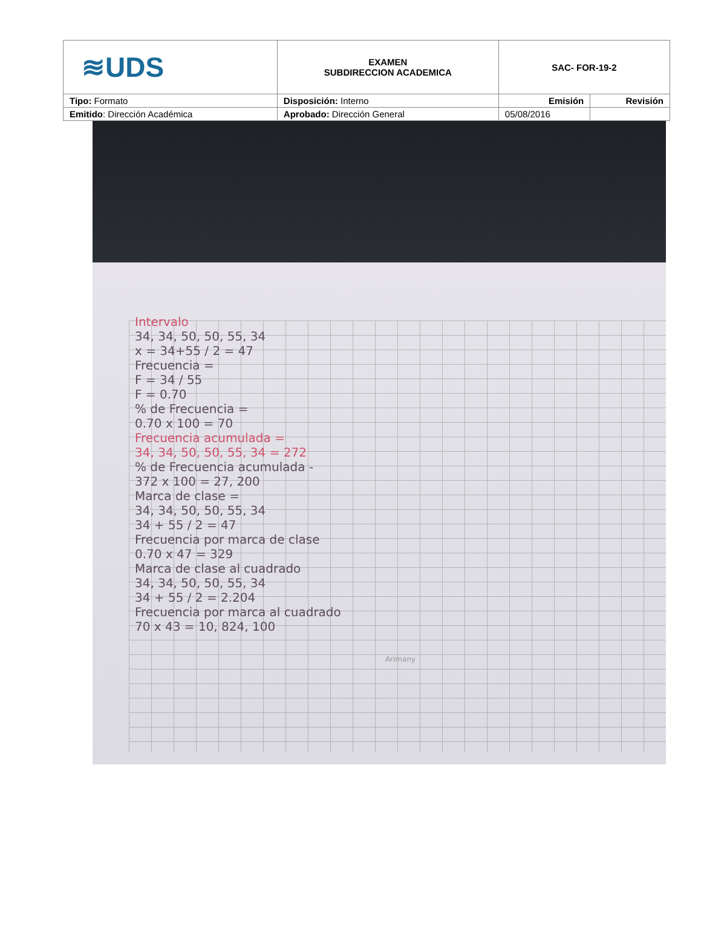| ≋UDS | EXAMEN SUBDIRECCION ACADEMICA | SAC- FOR-19-2 | |
| Tipo: Formato | Disposición: Interno | Emisión | Revisión |
| Emitido : Dirección Académica | Aprobado: Dirección General | 05/08/2016 | |
Intervalo
34, 34, 50, 50, 55, 34
x = 34+55 / 2 = 47
Frecuencia =
F = 34 / 55
F = 0.70
% de Frecuencia =
0.70 x 100 = 70
Frecuencia acumulada =
34, 34, 50, 50, 55, 34 = 272
% de Frecuencia acumulada -
372 x 100 = 27, 200
Marca de clase =
34, 34, 50, 50, 55, 34
34 + 55 / 2 = 47
Frecuencia por marca de clase
0.70 x 47 = 329
Marca de clase al cuadrado
34, 34, 50, 50, 55, 34
34 + 55 / 2 = 2.204
Frecuencia por marca al cuadrado
70 x 43 = 10, 824, 100
Arimany